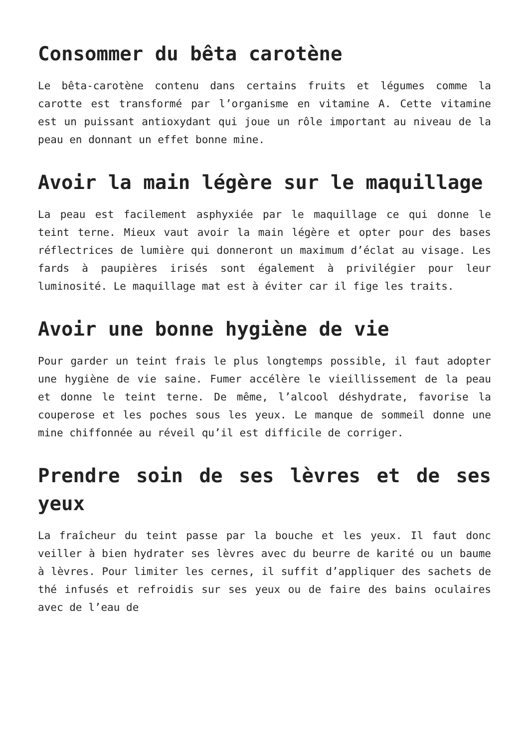Consommer du bêta carotène
Le bêta-carotène contenu dans certains fruits et légumes comme la carotte est transformé par l’organisme en vitamine A. Cette vitamine est un puissant antioxydant qui joue un rôle important au niveau de la peau en donnant un effet bonne mine.
Avoir la main légère sur le maquillage
La peau est facilement asphyxiée par le maquillage ce qui donne le teint terne. Mieux vaut avoir la main légère et opter pour des bases réflectrices de lumière qui donneront un maximum d’éclat au visage. Les fards à paupières irisés sont également à privilégier pour leur luminosité. Le maquillage mat est à éviter car il fige les traits.
Avoir une bonne hygiène de vie
Pour garder un teint frais le plus longtemps possible, il faut adopter une hygiène de vie saine. Fumer accélère le vieillissement de la peau et donne le teint terne. De même, l’alcool déshydrate, favorise la couperose et les poches sous les yeux. Le manque de sommeil donne une mine chiffonnée au réveil qu’il est difficile de corriger.
Prendre soin de ses lèvres et de ses yeux
La fraîcheur du teint passe par la bouche et les yeux. Il faut donc veiller à bien hydrater ses lèvres avec du beurre de karité ou un baume à lèvres. Pour limiter les cernes, il suffit d’appliquer des sachets de thé infusés et refroidis sur ses yeux ou de faire des bains oculaires avec de l’eau de